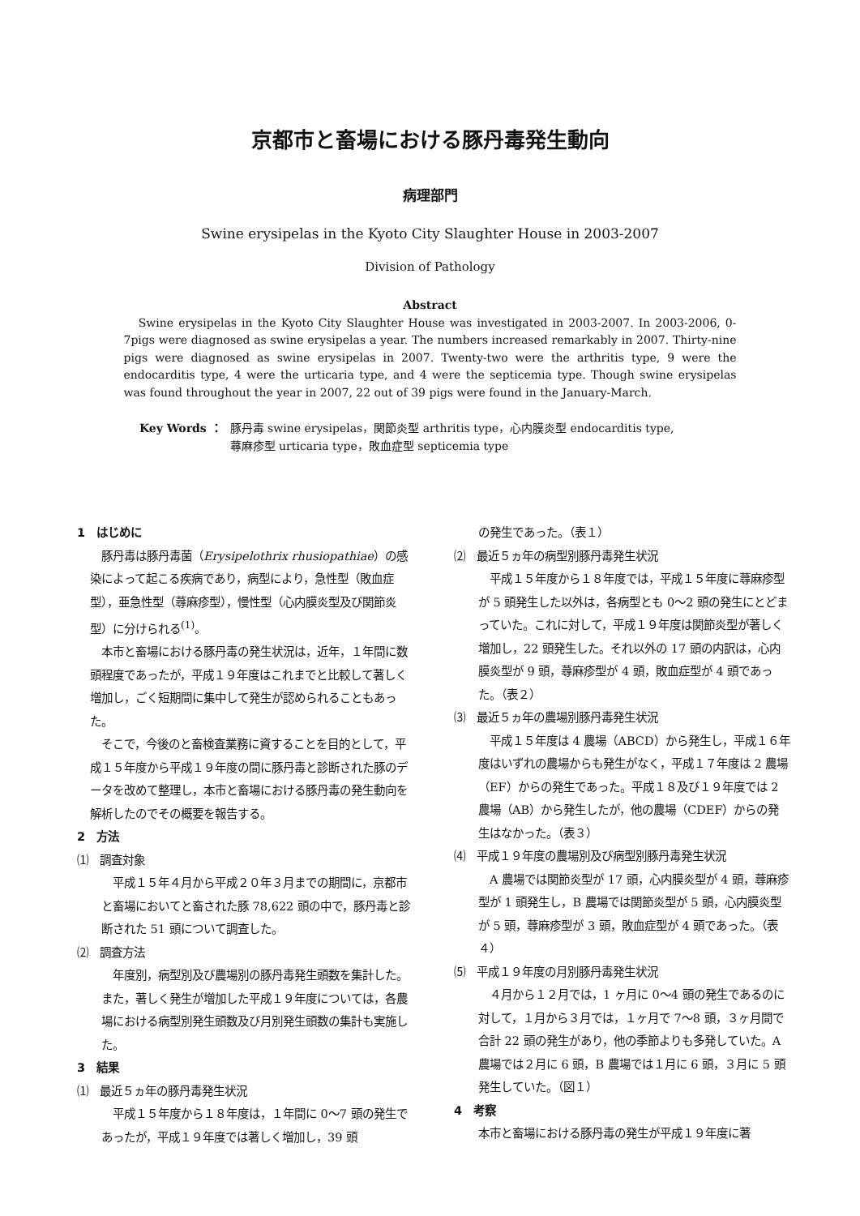京都市と畜場における豚丹毒発生動向
病理部門
Swine erysipelas in the Kyoto City Slaughter House in 2003-2007
Division of Pathology
Abstract
Swine erysipelas in the Kyoto City Slaughter House was investigated in 2003-2007. In 2003-2006, 0-7pigs were diagnosed as swine erysipelas a year. The numbers increased remarkably in 2007. Thirty-nine pigs were diagnosed as swine erysipelas in 2007. Twenty-two were the arthritis type, 9 were the endocarditis type, 4 were the urticaria type, and 4 were the septicemia type. Though swine erysipelas was found throughout the year in 2007, 22 out of 39 pigs were found in the January-March.
Key Words ： 豚丹毒 swine erysipelas，関節炎型 arthritis type，心内膜炎型 endocarditis type,
蕁麻疹型 urticaria type，敗血症型 septicemia type
1　はじめに
　豚丹毒は豚丹毒菌（Erysipelothrix rhusiopathiae）の感染によって起こる疾病であり，病型により，急性型（敗血症型），亜急性型（蕁麻疹型），慢性型（心内膜炎型及び関節炎型）に分けられる<sup>(1)</sup>。
　本市と畜場における豚丹毒の発生状況は，近年，１年間に数頭程度であったが，平成１９年度はこれまでと比較して著しく増加し，ごく短期間に集中して発生が認められることもあった。
　そこで，今後のと畜検査業務に資することを目的として，平成１５年度から平成１９年度の間に豚丹毒と診断された豚のデータを改めて整理し，本市と畜場における豚丹毒の発生動向を解析したのでその概要を報告する。
2　方法
⑴　調査対象
　平成１５年４月から平成２０年３月までの期間に，京都市と畜場においてと畜された豚 78,622 頭の中で，豚丹毒と診断された 51 頭について調査した。
⑵　調査方法
　年度別，病型別及び農場別の豚丹毒発生頭数を集計した。また，著しく発生が増加した平成１９年度については，各農場における病型別発生頭数及び月別発生頭数の集計も実施した。
3　結果
⑴　最近５ヵ年の豚丹毒発生状況
　平成１５年度から１８年度は，１年間に 0〜7 頭の発生であったが，平成１９年度では著しく増加し，39 頭
の発生であった。（表１）
⑵　最近５ヵ年の病型別豚丹毒発生状況
　平成１５年度から１８年度では，平成１５年度に蕁麻疹型が 5 頭発生した以外は，各病型とも 0〜2 頭の発生にとどまっていた。これに対して，平成１９年度は関節炎型が著しく増加し，22 頭発生した。それ以外の 17 頭の内訳は，心内膜炎型が 9 頭，蕁麻疹型が 4 頭，敗血症型が 4 頭であった。（表２）
⑶　最近５ヵ年の農場別豚丹毒発生状況
　平成１５年度は 4 農場（ABCD）から発生し，平成１６年度はいずれの農場からも発生がなく，平成１７年度は 2 農場（EF）からの発生であった。平成１８及び１９年度では 2 農場（AB）から発生したが，他の農場（CDEF）からの発生はなかった。（表３）
⑷　平成１９年度の農場別及び病型別豚丹毒発生状況
　A 農場では関節炎型が 17 頭，心内膜炎型が 4 頭，蕁麻疹型が 1 頭発生し，B 農場では関節炎型が 5 頭，心内膜炎型が 5 頭，蕁麻疹型が 3 頭，敗血症型が 4 頭であった。（表４）
⑸　平成１９年度の月別豚丹毒発生状況
　４月から１２月では，1 ヶ月に 0〜4 頭の発生であるのに対して，１月から３月では，１ヶ月で 7〜8 頭，３ヶ月間で合計 22 頭の発生があり，他の季節よりも多発していた。A 農場では２月に 6 頭，B 農場では１月に 6 頭，３月に 5 頭発生していた。（図１）
4　考察
本市と畜場における豚丹毒の発生が平成１９年度に著